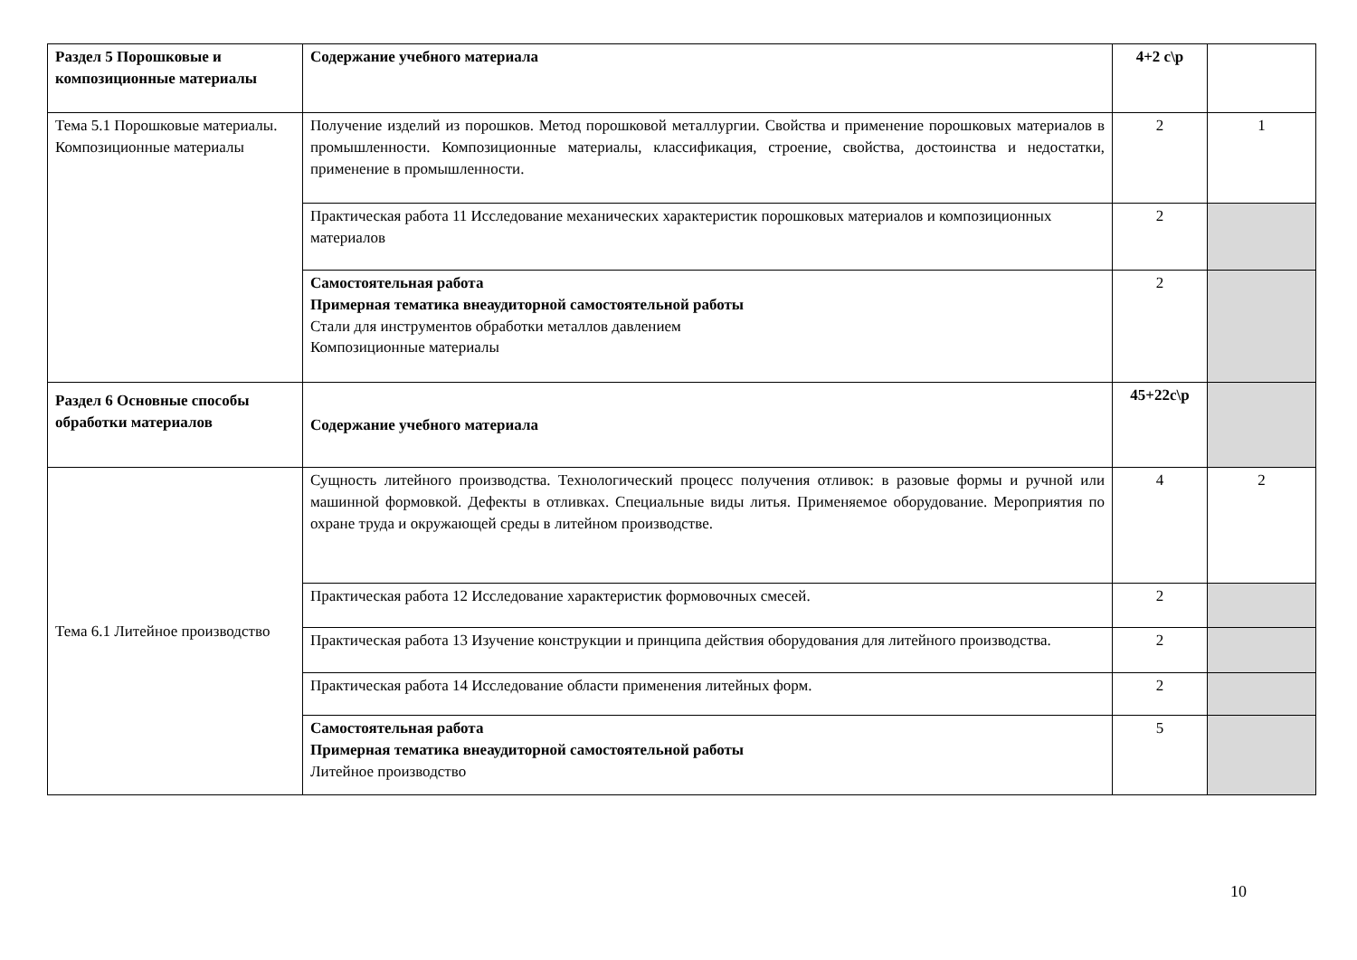| Раздел 5 Порошковые и композиционные материалы | Содержание учебного материала | 4+2 с\р | |
| Тема 5.1 Порошковые материалы. Композиционные материалы | Получение изделий из порошков. Метод порошковой металлургии. Свойства и применение порошковых материалов в промышленности. Композиционные материалы, классификация, строение, свойства, достоинства и недостатки, применение в промышленности. | 2 | 1 |
| | Практическая работа 11 Исследование механических характеристик порошковых материалов и композиционных материалов | 2 | |
| | Самостоятельная работа Примерная тематика внеаудиторной самостоятельной работы Стали для инструментов обработки металлов давлением Композиционные материалы | 2 | |
| Раздел 6 Основные способы обработки материалов | Содержание учебного материала | 45+22с\р | |
| Тема 6.1 Литейное производство | Сущность литейного производства. Технологический процесс получения отливок: в разовые формы и ручной или машинной формовкой. Дефекты в отливках. Специальные виды литья. Применяемое оборудование. Мероприятия по охране труда и окружающей среды в литейном производстве. | 4 | 2 |
| | Практическая работа 12 Исследование характеристик формовочных смесей. | 2 | |
| | Практическая работа 13 Изучение конструкции и принципа действия оборудования для литейного производства. | 2 | |
| | Практическая работа 14 Исследование области применения литейных форм. | 2 | |
| | Самостоятельная работа Примерная тематика внеаудиторной самостоятельной работы Литейное производство | 5 | |
10